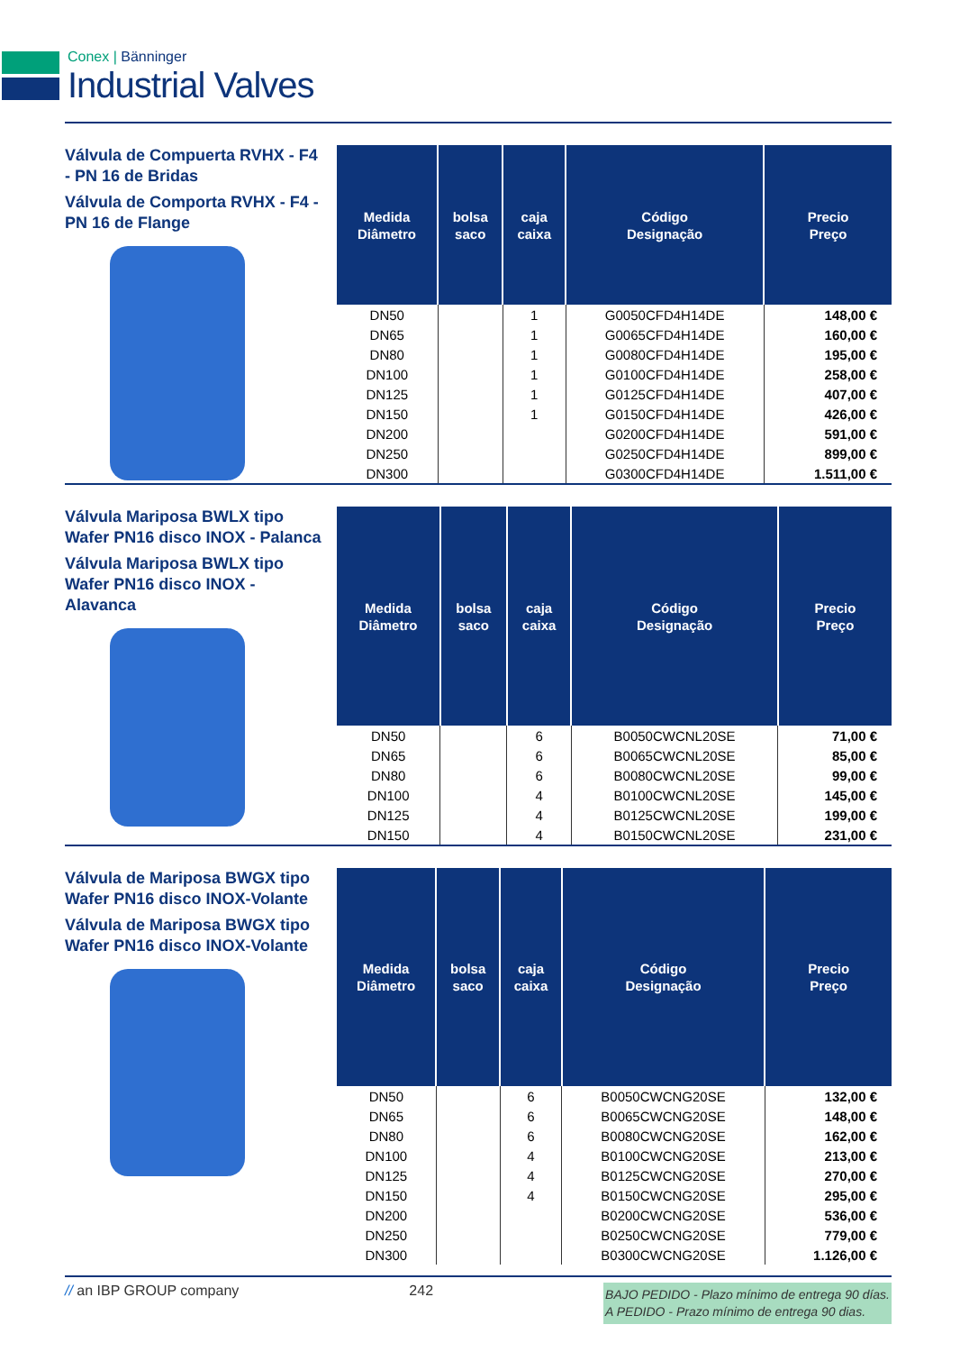Conex | Bänninger
Industrial Valves
Válvula de Compuerta RVHX - F4 - PN 16 de Bridas
Válvula de Comporta RVHX - F4 - PN 16 de Flange
| Medida Diâmetro | bolsa saco | caja caixa | Código Designação | Precio Preço |
| --- | --- | --- | --- | --- |
| DN50 | | 1 | G0050CFD4H14DE | 148,00 € |
| DN65 | | 1 | G0065CFD4H14DE | 160,00 € |
| DN80 | | 1 | G0080CFD4H14DE | 195,00 € |
| DN100 | | 1 | G0100CFD4H14DE | 258,00 € |
| DN125 | | 1 | G0125CFD4H14DE | 407,00 € |
| DN150 | | 1 | G0150CFD4H14DE | 426,00 € |
| DN200 | | | G0200CFD4H14DE | 591,00 € |
| DN250 | | | G0250CFD4H14DE | 899,00 € |
| DN300 | | | G0300CFD4H14DE | 1.511,00 € |
Válvula Mariposa BWLX tipo Wafer PN16 disco INOX - Palanca
Válvula Mariposa BWLX tipo Wafer PN16 disco INOX - Alavanca
| Medida Diâmetro | bolsa saco | caja caixa | Código Designação | Precio Preço |
| --- | --- | --- | --- | --- |
| DN50 | | 6 | B0050CWCNL20SE | 71,00 € |
| DN65 | | 6 | B0065CWCNL20SE | 85,00 € |
| DN80 | | 6 | B0080CWCNL20SE | 99,00 € |
| DN100 | | 4 | B0100CWCNL20SE | 145,00 € |
| DN125 | | 4 | B0125CWCNL20SE | 199,00 € |
| DN150 | | 4 | B0150CWCNL20SE | 231,00 € |
Válvula de Mariposa BWGX tipo Wafer PN16 disco INOX-Volante
Válvula de Mariposa BWGX tipo Wafer PN16 disco INOX-Volante
| Medida Diâmetro | bolsa saco | caja caixa | Código Designação | Precio Preço |
| --- | --- | --- | --- | --- |
| DN50 | | 6 | B0050CWCNG20SE | 132,00 € |
| DN65 | | 6 | B0065CWCNG20SE | 148,00 € |
| DN80 | | 6 | B0080CWCNG20SE | 162,00 € |
| DN100 | | 4 | B0100CWCNG20SE | 213,00 € |
| DN125 | | 4 | B0125CWCNG20SE | 270,00 € |
| DN150 | | 4 | B0150CWCNG20SE | 295,00 € |
| DN200 | | | B0200CWCNG20SE | 536,00 € |
| DN250 | | | B0250CWCNG20SE | 779,00 € |
| DN300 | | | B0300CWCNG20SE | 1.126,00 € |
// an IBP GROUP company 242
BAJO PEDIDO - Plazo mínimo de entrega 90 días.
A PEDIDO - Prazo mínimo de entrega 90 dias.